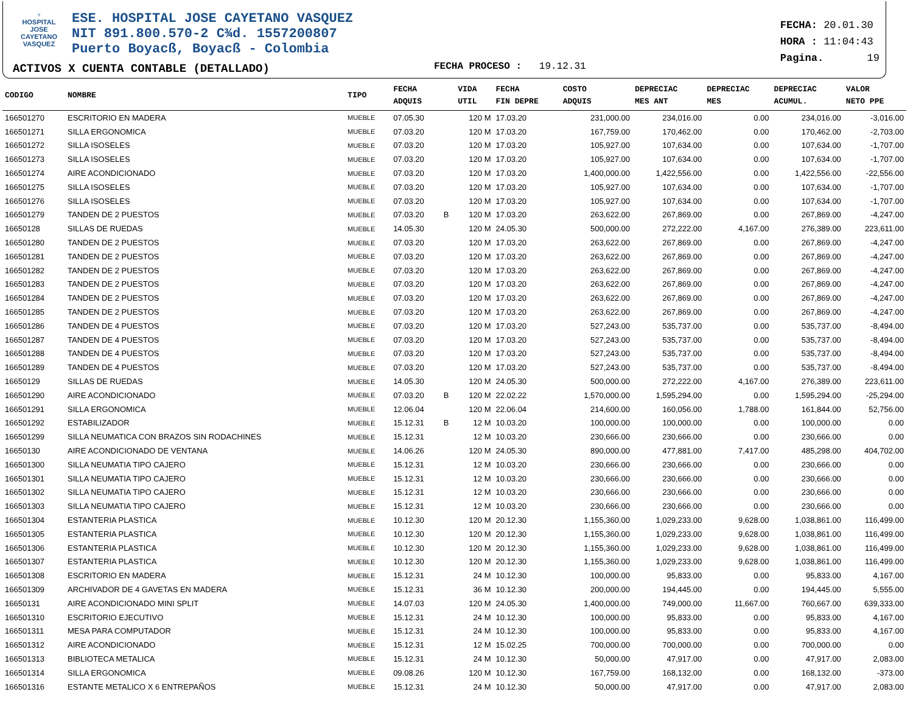♆
HOSPITAL
JOSE CAYETANO
VASQUEZ
ESE. HOSPITAL JOSE CAYETANO VASQUEZ
NIT 891.800.570-2 C¾d. 1557200807
Puerto Boyacß, Boyacß - Colombia
FECHA: 20.01.30
HORA : 11:04:43
Pagina. 19
ACTIVOS X CUENTA CONTABLE (DETALLADO)
FECHA PROCESO : 19.12.31
| CODIGO | NOMBRE | TIPO | FECHA ADQUIS | | VIDA UTIL | FECHA FIN DEPRE | COSTO ADQUIS | DEPRECIAC MES ANT | DEPRECIAC MES | DEPRECIAC ACUMUL. | VALOR NETO PPE |
| --- | --- | --- | --- | --- | --- | --- | --- | --- | --- | --- | --- |
| 166501270 | ESCRITORIO EN MADERA | MUEBLE | 07.05.30 | | 120 M | 17.03.20 | 231,000.00 | 234,016.00 | 0.00 | 234,016.00 | -3,016.00 |
| 166501271 | SILLA ERGONOMICA | MUEBLE | 07.03.20 | | 120 M | 17.03.20 | 167,759.00 | 170,462.00 | 0.00 | 170,462.00 | -2,703.00 |
| 166501272 | SILLA ISOSELES | MUEBLE | 07.03.20 | | 120 M | 17.03.20 | 105,927.00 | 107,634.00 | 0.00 | 107,634.00 | -1,707.00 |
| 166501273 | SILLA ISOSELES | MUEBLE | 07.03.20 | | 120 M | 17.03.20 | 105,927.00 | 107,634.00 | 0.00 | 107,634.00 | -1,707.00 |
| 166501274 | AIRE ACONDICIONADO | MUEBLE | 07.03.20 | | 120 M | 17.03.20 | 1,400,000.00 | 1,422,556.00 | 0.00 | 1,422,556.00 | -22,556.00 |
| 166501275 | SILLA ISOSELES | MUEBLE | 07.03.20 | | 120 M | 17.03.20 | 105,927.00 | 107,634.00 | 0.00 | 107,634.00 | -1,707.00 |
| 166501276 | SILLA ISOSELES | MUEBLE | 07.03.20 | | 120 M | 17.03.20 | 105,927.00 | 107,634.00 | 0.00 | 107,634.00 | -1,707.00 |
| 166501279 | TANDEN DE 2 PUESTOS | MUEBLE | 07.03.20 | B | 120 M | 17.03.20 | 263,622.00 | 267,869.00 | 0.00 | 267,869.00 | -4,247.00 |
| 16650128 | SILLAS DE RUEDAS | MUEBLE | 14.05.30 | | 120 M | 24.05.30 | 500,000.00 | 272,222.00 | 4,167.00 | 276,389.00 | 223,611.00 |
| 166501280 | TANDEN DE 2 PUESTOS | MUEBLE | 07.03.20 | | 120 M | 17.03.20 | 263,622.00 | 267,869.00 | 0.00 | 267,869.00 | -4,247.00 |
| 166501281 | TANDEN DE 2 PUESTOS | MUEBLE | 07.03.20 | | 120 M | 17.03.20 | 263,622.00 | 267,869.00 | 0.00 | 267,869.00 | -4,247.00 |
| 166501282 | TANDEN DE 2 PUESTOS | MUEBLE | 07.03.20 | | 120 M | 17.03.20 | 263,622.00 | 267,869.00 | 0.00 | 267,869.00 | -4,247.00 |
| 166501283 | TANDEN DE 2 PUESTOS | MUEBLE | 07.03.20 | | 120 M | 17.03.20 | 263,622.00 | 267,869.00 | 0.00 | 267,869.00 | -4,247.00 |
| 166501284 | TANDEN DE 2 PUESTOS | MUEBLE | 07.03.20 | | 120 M | 17.03.20 | 263,622.00 | 267,869.00 | 0.00 | 267,869.00 | -4,247.00 |
| 166501285 | TANDEN DE 2 PUESTOS | MUEBLE | 07.03.20 | | 120 M | 17.03.20 | 263,622.00 | 267,869.00 | 0.00 | 267,869.00 | -4,247.00 |
| 166501286 | TANDEN DE 4 PUESTOS | MUEBLE | 07.03.20 | | 120 M | 17.03.20 | 527,243.00 | 535,737.00 | 0.00 | 535,737.00 | -8,494.00 |
| 166501287 | TANDEN DE 4 PUESTOS | MUEBLE | 07.03.20 | | 120 M | 17.03.20 | 527,243.00 | 535,737.00 | 0.00 | 535,737.00 | -8,494.00 |
| 166501288 | TANDEN DE 4 PUESTOS | MUEBLE | 07.03.20 | | 120 M | 17.03.20 | 527,243.00 | 535,737.00 | 0.00 | 535,737.00 | -8,494.00 |
| 166501289 | TANDEN DE 4 PUESTOS | MUEBLE | 07.03.20 | | 120 M | 17.03.20 | 527,243.00 | 535,737.00 | 0.00 | 535,737.00 | -8,494.00 |
| 16650129 | SILLAS DE RUEDAS | MUEBLE | 14.05.30 | | 120 M | 24.05.30 | 500,000.00 | 272,222.00 | 4,167.00 | 276,389.00 | 223,611.00 |
| 166501290 | AIRE ACONDICIONADO | MUEBLE | 07.03.20 | B | 120 M | 22.02.22 | 1,570,000.00 | 1,595,294.00 | 0.00 | 1,595,294.00 | -25,294.00 |
| 166501291 | SILLA ERGONOMICA | MUEBLE | 12.06.04 | | 120 M | 22.06.04 | 214,600.00 | 160,056.00 | 1,788.00 | 161,844.00 | 52,756.00 |
| 166501292 | ESTABILIZADOR | MUEBLE | 15.12.31 | B | 12 M | 10.03.20 | 100,000.00 | 100,000.00 | 0.00 | 100,000.00 | 0.00 |
| 166501299 | SILLA NEUMATICA CON BRAZOS SIN RODACHINES | MUEBLE | 15.12.31 | | 12 M | 10.03.20 | 230,666.00 | 230,666.00 | 0.00 | 230,666.00 | 0.00 |
| 16650130 | AIRE ACONDICIONADO DE VENTANA | MUEBLE | 14.06.26 | | 120 M | 24.05.30 | 890,000.00 | 477,881.00 | 7,417.00 | 485,298.00 | 404,702.00 |
| 166501300 | SILLA NEUMATIA TIPO CAJERO | MUEBLE | 15.12.31 | | 12 M | 10.03.20 | 230,666.00 | 230,666.00 | 0.00 | 230,666.00 | 0.00 |
| 166501301 | SILLA NEUMATIA TIPO CAJERO | MUEBLE | 15.12.31 | | 12 M | 10.03.20 | 230,666.00 | 230,666.00 | 0.00 | 230,666.00 | 0.00 |
| 166501302 | SILLA NEUMATIA TIPO CAJERO | MUEBLE | 15.12.31 | | 12 M | 10.03.20 | 230,666.00 | 230,666.00 | 0.00 | 230,666.00 | 0.00 |
| 166501303 | SILLA NEUMATIA TIPO CAJERO | MUEBLE | 15.12.31 | | 12 M | 10.03.20 | 230,666.00 | 230,666.00 | 0.00 | 230,666.00 | 0.00 |
| 166501304 | ESTANTERIA PLASTICA | MUEBLE | 10.12.30 | | 120 M | 20.12.30 | 1,155,360.00 | 1,029,233.00 | 9,628.00 | 1,038,861.00 | 116,499.00 |
| 166501305 | ESTANTERIA PLASTICA | MUEBLE | 10.12.30 | | 120 M | 20.12.30 | 1,155,360.00 | 1,029,233.00 | 9,628.00 | 1,038,861.00 | 116,499.00 |
| 166501306 | ESTANTERIA PLASTICA | MUEBLE | 10.12.30 | | 120 M | 20.12.30 | 1,155,360.00 | 1,029,233.00 | 9,628.00 | 1,038,861.00 | 116,499.00 |
| 166501307 | ESTANTERIA PLASTICA | MUEBLE | 10.12.30 | | 120 M | 20.12.30 | 1,155,360.00 | 1,029,233.00 | 9,628.00 | 1,038,861.00 | 116,499.00 |
| 166501308 | ESCRITORIO EN MADERA | MUEBLE | 15.12.31 | | 24 M | 10.12.30 | 100,000.00 | 95,833.00 | 0.00 | 95,833.00 | 4,167.00 |
| 166501309 | ARCHIVADOR DE 4 GAVETAS EN MADERA | MUEBLE | 15.12.31 | | 36 M | 10.12.30 | 200,000.00 | 194,445.00 | 0.00 | 194,445.00 | 5,555.00 |
| 16650131 | AIRE ACONDICIONADO MINI SPLIT | MUEBLE | 14.07.03 | | 120 M | 24.05.30 | 1,400,000.00 | 749,000.00 | 11,667.00 | 760,667.00 | 639,333.00 |
| 166501310 | ESCRITORIO EJECUTIVO | MUEBLE | 15.12.31 | | 24 M | 10.12.30 | 100,000.00 | 95,833.00 | 0.00 | 95,833.00 | 4,167.00 |
| 166501311 | MESA PARA COMPUTADOR | MUEBLE | 15.12.31 | | 24 M | 10.12.30 | 100,000.00 | 95,833.00 | 0.00 | 95,833.00 | 4,167.00 |
| 166501312 | AIRE ACONDICIONADO | MUEBLE | 15.12.31 | | 12 M | 15.02.25 | 700,000.00 | 700,000.00 | 0.00 | 700,000.00 | 0.00 |
| 166501313 | BIBLIOTECA METALICA | MUEBLE | 15.12.31 | | 24 M | 10.12.30 | 50,000.00 | 47,917.00 | 0.00 | 47,917.00 | 2,083.00 |
| 166501314 | SILLA ERGONOMICA | MUEBLE | 09.08.26 | | 120 M | 10.12.30 | 167,759.00 | 168,132.00 | 0.00 | 168,132.00 | -373.00 |
| 166501316 | ESTANTE METALICO X 6 ENTREPAÑOS | MUEBLE | 15.12.31 | | 24 M | 10.12.30 | 50,000.00 | 47,917.00 | 0.00 | 47,917.00 | 2,083.00 |